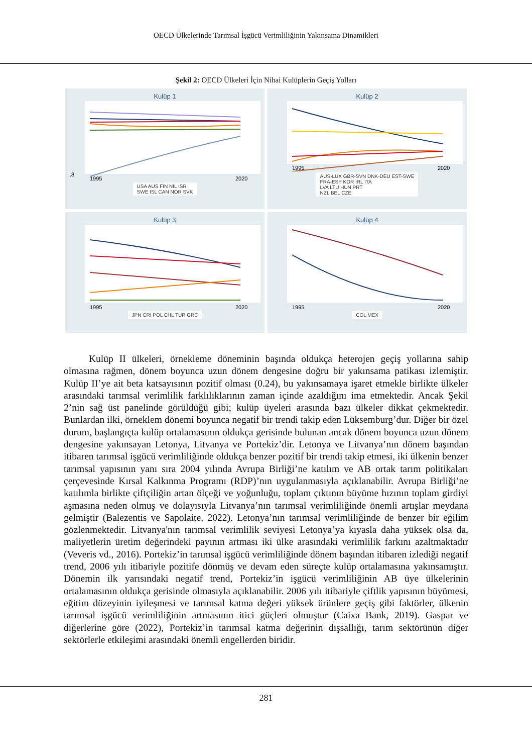OECD Ülkelerinde Tarımsal İşgücü Verimliliğinin Yakınsama Dinamikleri
Şekil 2: OECD Ülkeleri İçin Nihai Kulüplerin Geçiş Yolları
Kulüp 1
.8
1995
2020
USA AUS FIN NIL ISR
SWE ISL CAN NOR SVK
Kulüp 2
1995
2020
AUS-LUX GBR-SVN DNK-DEU EST-SWE
FRA-ESP KOR IRL ITA
LVA LTU HUN PRT
NZL BEL CZE
Kulüp 3
1995
2020
JPN CRI POL CHL TUR GRC
Kulüp 4
1995
2020
COL MEX
Kulüp II ülkeleri, örnekleme döneminin başında oldukça heterojen geçiş yollarına sahip olmasına rağmen, dönem boyunca uzun dönem dengesine doğru bir yakınsama patikası izlemiştir. Kulüp II’ye ait beta katsayısının pozitif olması (0.24), bu yakınsamaya işaret etmekle birlikte ülkeler arasındaki tarımsal verimlilik farklılıklarının zaman içinde azaldığını ima etmektedir. Ancak Şekil 2’nin sağ üst panelinde görüldüğü gibi; kulüp üyeleri arasında bazı ülkeler dikkat çekmektedir. Bunlardan ilki, örneklem dönemi boyunca negatif bir trendi takip eden Lüksemburg’dur. Diğer bir özel durum, başlangıçta kulüp ortalamasının oldukça gerisinde bulunan ancak dönem boyunca uzun dönem dengesine yakınsayan Letonya, Litvanya ve Portekiz’dir. Letonya ve Litvanya’nın dönem başından itibaren tarımsal işgücü verimliliğinde oldukça benzer pozitif bir trendi takip etmesi, iki ülkenin benzer tarımsal yapısının yanı sıra 2004 yılında Avrupa Birliği’ne katılım ve AB ortak tarım politikaları çerçevesinde Kırsal Kalkınma Programı (RDP)’nın uygulanmasıyla açıklanabilir. Avrupa Birliği’ne katılımla birlikte çiftçiliğin artan ölçeği ve yoğunluğu, toplam çıktının büyüme hızının toplam girdiyi aşmasına neden olmuş ve dolayısıyla Litvanya’nın tarımsal verimliliğinde önemli artışlar meydana gelmiştir (Balezentis ve Sapolaite, 2022). Letonya’nın tarımsal verimliliğinde de benzer bir eğilim gözlenmektedir. Litvanya'nın tarımsal verimlilik seviyesi Letonya’ya kıyasla daha yüksek olsa da, maliyetlerin üretim değerindeki payının artması iki ülke arasındaki verimlilik farkını azaltmaktadır (Veveris vd., 2016). Portekiz’in tarımsal işgücü verimliliğinde dönem başından itibaren izlediği negatif trend, 2006 yılı itibariyle pozitife dönmüş ve devam eden süreçte kulüp ortalamasına yakınsamıştır. Dönemin ilk yarısındaki negatif trend, Portekiz’in işgücü verimliliğinin AB üye ülkelerinin ortalamasının oldukça gerisinde olmasıyla açıklanabilir. 2006 yılı itibariyle çiftlik yapısının büyümesi, eğitim düzeyinin iyileşmesi ve tarımsal katma değeri yüksek ürünlere geçiş gibi faktörler, ülkenin tarımsal işgücü verimliliğinin artmasının itici güçleri olmuştur (Caixa Bank, 2019). Gaspar ve diğerlerine göre (2022), Portekiz’in tarımsal katma değerinin dışsallığı, tarım sektörünün diğer sektörlerle etkileşimi arasındaki önemli engellerden biridir.
281